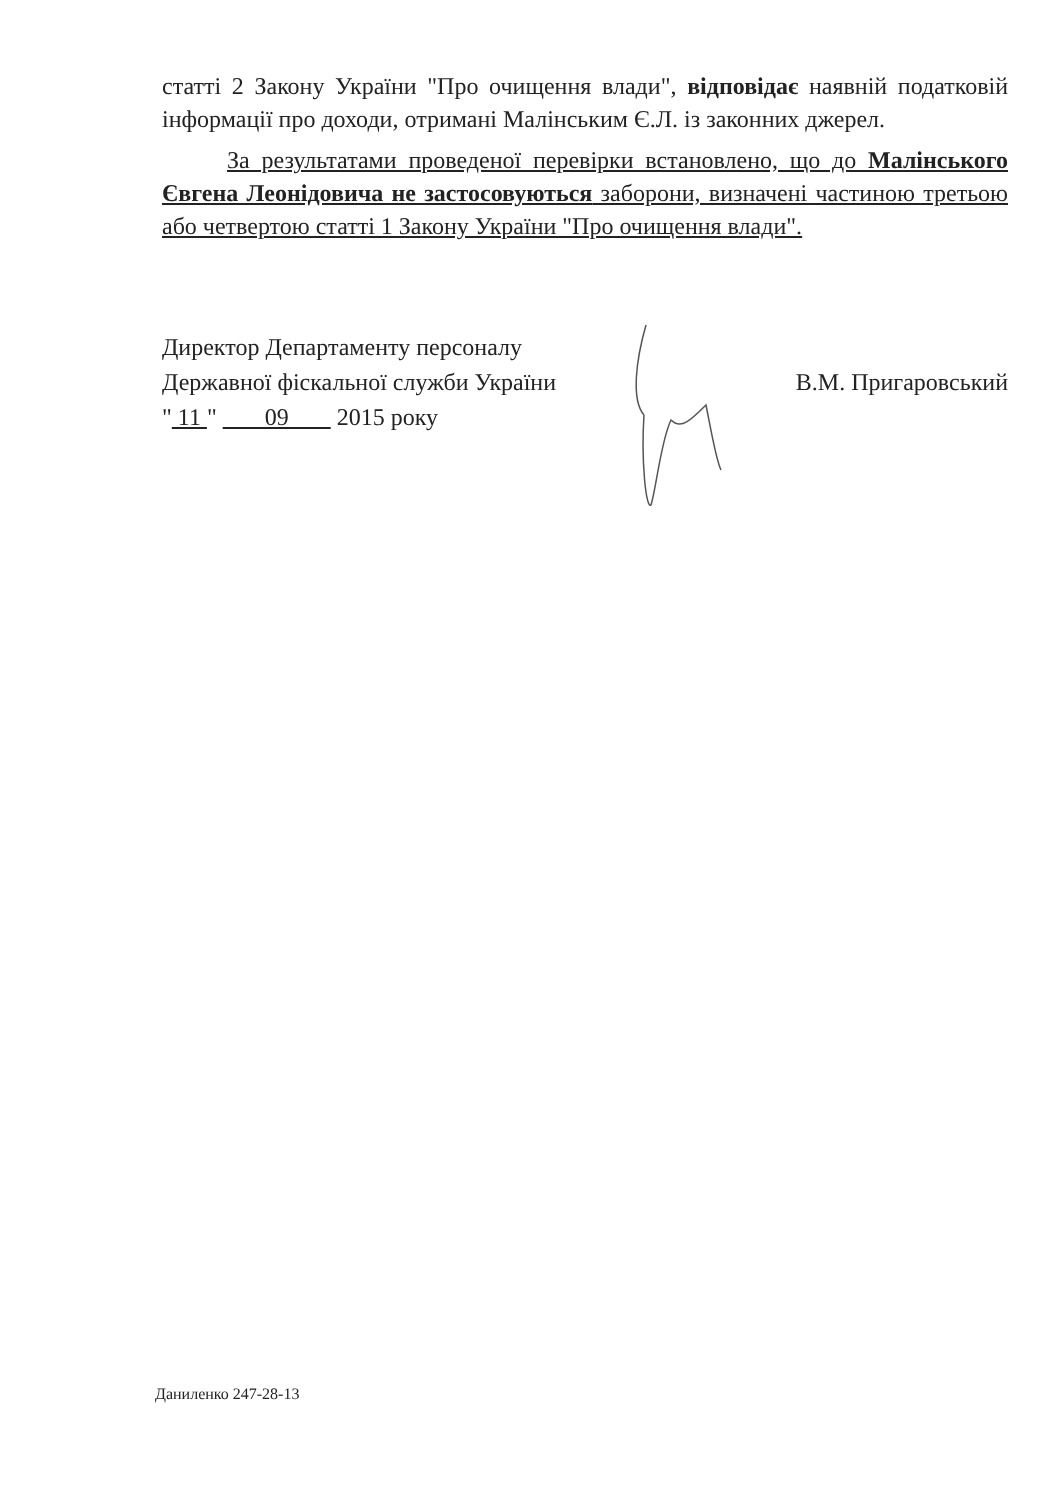статті 2 Закону України "Про очищення влади", відповідає наявній податковій інформації про доходи, отримані Малінським Є.Л. із законних джерел.
За результатами проведеної перевірки встановлено, що до Малінського Євгена Леонідовича не застосовуються заборони, визначені частиною третьою або четвертою статті 1 Закону України "Про очищення влади".
Директор Департаменту персоналу
Державної фіскальної служби України
" 11 " 09 2015 року
В.М. Пригаровський
Даниленко 247-28-13